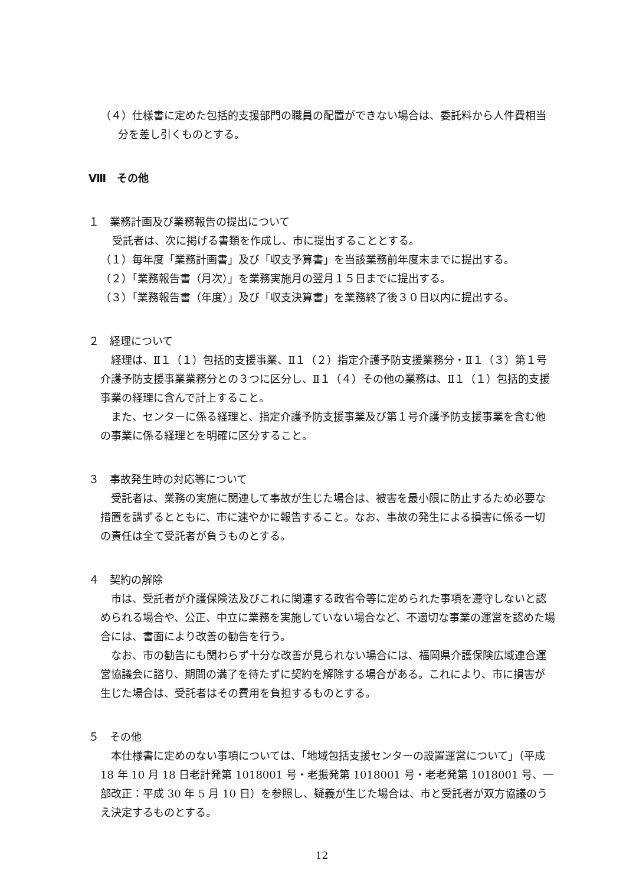（４）仕様書に定めた包括的支援部門の職員の配置ができない場合は、委託料から人件費相当分を差し引くものとする。
Ⅷ　その他
１　業務計画及び業務報告の提出について
受託者は、次に掲げる書類を作成し、市に提出することとする。
（１）毎年度「業務計画書」及び「収支予算書」を当該業務前年度末までに提出する。
（２）「業務報告書（月次）」を業務実施月の翌月１５日までに提出する。
（３）「業務報告書（年度）」及び「収支決算書」を業務終了後３０日以内に提出する。
２　経理について
　経理は、Ⅱ１（１）包括的支援事業、Ⅱ１（２）指定介護予防支援業務分・Ⅱ１（３）第１号介護予防支援事業業務分との３つに区分し、Ⅱ１（４）その他の業務は、Ⅱ１（１）包括的支援事業の経理に含んで計上すること。
　また、センターに係る経理と、指定介護予防支援事業及び第１号介護予防支援事業を含む他の事業に係る経理とを明確に区分すること。
３　事故発生時の対応等について
　受託者は、業務の実施に関連して事故が生じた場合は、被害を最小限に防止するため必要な措置を講ずるとともに、市に速やかに報告すること。なお、事故の発生による損害に係る一切の責任は全て受託者が負うものとする。
４　契約の解除
　市は、受託者が介護保険法及びこれに関連する政省令等に定められた事項を遵守しないと認められる場合や、公正、中立に業務を実施していない場合など、不適切な事業の運営を認めた場合には、書面により改善の勧告を行う。
　なお、市の勧告にも関わらず十分な改善が見られない場合には、福岡県介護保険広域連合運営協議会に諮り、期間の満了を待たずに契約を解除する場合がある。これにより、市に損害が生じた場合は、受託者はその費用を負担するものとする。
５　その他
　本仕様書に定めのない事項については、「地域包括支援センターの設置運営について」（平成 18 年 10 月 18 日老計発第 1018001 号・老振発第 1018001 号・老老発第 1018001 号、一部改正：平成 30 年 5 月 10 日）を参照し、疑義が生じた場合は、市と受託者が双方協議のうえ決定するものとする。
12